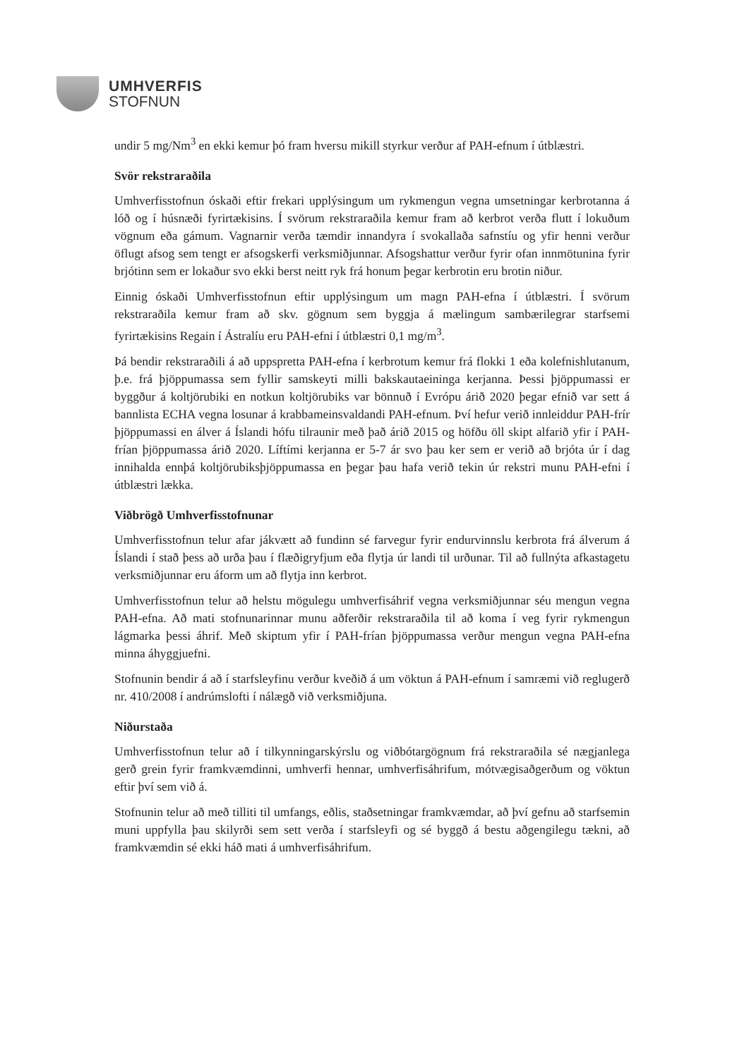UMHVERFIS
STOFNUN
undir 5 mg/Nm<sup>3</sup> en ekki kemur þó fram hversu mikill styrkur verður af PAH-efnum í útblæstri.
Svör rekstraraðila
Umhverfisstofnun óskaði eftir frekari upplýsingum um rykmengun vegna umsetningar kerbrotanna á lóð og í húsnæði fyrirtækisins. Í svörum rekstraraðila kemur fram að kerbrot verða flutt í lokuðum vögnum eða gámum. Vagnarnir verða tæmdir innandyra í svokallaða safnstíu og yfir henni verður öflugt afsog sem tengt er afsogskerfi verksmiðjunnar. Afsogshattur verður fyrir ofan innmötunina fyrir brjótinn sem er lokaður svo ekki berst neitt ryk frá honum þegar kerbrotin eru brotin niður.
Einnig óskaði Umhverfisstofnun eftir upplýsingum um magn PAH-efna í útblæstri. Í svörum rekstraraðila kemur fram að skv. gögnum sem byggja á mælingum sambærilegrar starfsemi fyrirtækisins Regain í Ástralíu eru PAH-efni í útblæstri 0,1 mg/m<sup>3</sup>.
Þá bendir rekstraraðili á að uppspretta PAH-efna í kerbrotum kemur frá flokki 1 eða kolefnishlutanum, þ.e. frá þjöppumassa sem fyllir samskeyti milli bakskautaeininga kerjanna. Þessi þjöppumassi er byggður á koltjörubiki en notkun koltjörubiks var bönnuð í Evrópu árið 2020 þegar efnið var sett á bannlista ECHA vegna losunar á krabbameinsvaldandi PAH-efnum. Því hefur verið innleiddur PAH-frír þjöppumassi en álver á Íslandi hófu tilraunir með það árið 2015 og höfðu öll skipt alfarið yfir í PAH-frían þjöppumassa árið 2020. Líftími kerjanna er 5-7 ár svo þau ker sem er verið að brjóta úr í dag innihalda ennþá koltjörubiksþjöppumassa en þegar þau hafa verið tekin úr rekstri munu PAH-efni í útblæstri lækka.
Viðbrögð Umhverfisstofnunar
Umhverfisstofnun telur afar jákvætt að fundinn sé farvegur fyrir endurvinnslu kerbrota frá álverum á Íslandi í stað þess að urða þau í flæðigryfjum eða flytja úr landi til urðunar. Til að fullnýta afkastagetu verksmiðjunnar eru áform um að flytja inn kerbrot.
Umhverfisstofnun telur að helstu mögulegu umhverfisáhrif vegna verksmiðjunnar séu mengun vegna PAH-efna. Að mati stofnunarinnar munu aðferðir rekstraraðila til að koma í veg fyrir rykmengun lágmarka þessi áhrif. Með skiptum yfir í PAH-frían þjöppumassa verður mengun vegna PAH-efna minna áhyggjuefni.
Stofnunin bendir á að í starfsleyfinu verður kveðið á um vöktun á PAH-efnum í samræmi við reglugerð nr. 410/2008 í andrúmslofti í nálægð við verksmiðjuna.
Niðurstaða
Umhverfisstofnun telur að í tilkynningarskýrslu og viðbótargögnum frá rekstraraðila sé nægjanlega gerð grein fyrir framkvæmdinni, umhverfi hennar, umhverfisáhrifum, mótvægisaðgerðum og vöktun eftir því sem við á.
Stofnunin telur að með tilliti til umfangs, eðlis, staðsetningar framkvæmdar, að því gefnu að starfsemin muni uppfylla þau skilyrði sem sett verða í starfsleyfi og sé byggð á bestu aðgengilegu tækni, að framkvæmdin sé ekki háð mati á umhverfisáhrifum.